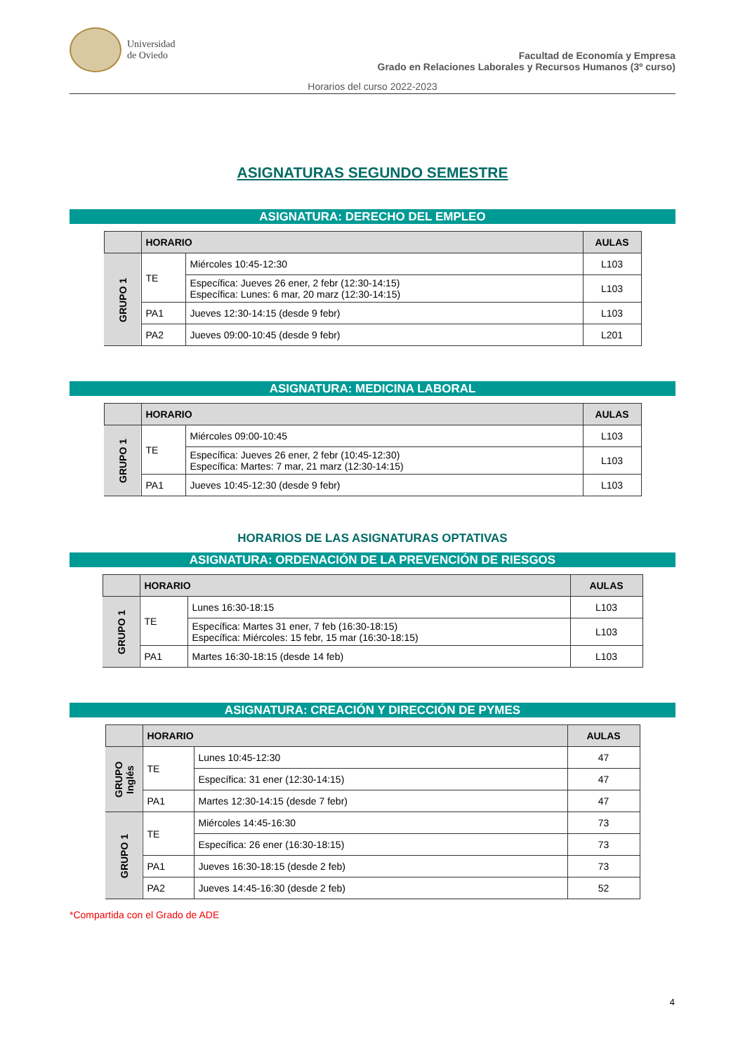Universidad
de Oviedo
Facultad de Economía y Empresa
Grado en Relaciones Laborales y Recursos Humanos (3º curso)
Horarios del curso 2022-2023
ASIGNATURAS SEGUNDO SEMESTRE
ASIGNATURA: DERECHO DEL EMPLEO
| | HORARIO | | AULAS |
| --- | --- | --- | --- |
| GRUPO 1 | TE | Miércoles 10:45-12:30 | L103 |
| | | Específica: Jueves 26 ener, 2 febr (12:30-14:15) Específica: Lunes: 6 mar, 20 marz (12:30-14:15) | L103 |
| | PA1 | Jueves 12:30-14:15 (desde 9 febr) | L103 |
| | PA2 | Jueves 09:00-10:45 (desde 9 febr) | L201 |
ASIGNATURA: MEDICINA LABORAL
| | HORARIO | | AULAS |
| --- | --- | --- | --- |
| GRUPO 1 | TE | Miércoles 09:00-10:45 | L103 |
| | | Específica: Jueves 26 ener, 2 febr (10:45-12:30) Específica: Martes: 7 mar, 21 marz (12:30-14:15) | L103 |
| | PA1 | Jueves 10:45-12:30 (desde 9 febr) | L103 |
HORARIOS DE LAS ASIGNATURAS OPTATIVAS
ASIGNATURA: ORDENACIÓN DE LA PREVENCIÓN DE RIESGOS
| | HORARIO | | AULAS |
| --- | --- | --- | --- |
| GRUPO 1 | TE | Lunes 16:30-18:15 | L103 |
| | | Específica: Martes 31 ener, 7 feb (16:30-18:15) Específica: Miércoles: 15 febr, 15 mar (16:30-18:15) | L103 |
| | PA1 | Martes 16:30-18:15 (desde 14 feb) | L103 |
ASIGNATURA: CREACIÓN Y DIRECCIÓN DE PYMES
| | HORARIO | | AULAS |
| --- | --- | --- | --- |
| GRUPO Inglés | TE | Lunes 10:45-12:30 | 47 |
| | | Específica: 31 ener (12:30-14:15) | 47 |
| | PA1 | Martes 12:30-14:15 (desde 7 febr) | 47 |
| GRUPO 1 | TE | Miércoles 14:45-16:30 | 73 |
| | | Específica: 26 ener (16:30-18:15) | 73 |
| | PA1 | Jueves 16:30-18:15 (desde 2 feb) | 73 |
| | PA2 | Jueves 14:45-16:30 (desde 2 feb) | 52 |
*Compartida con el Grado de ADE
4